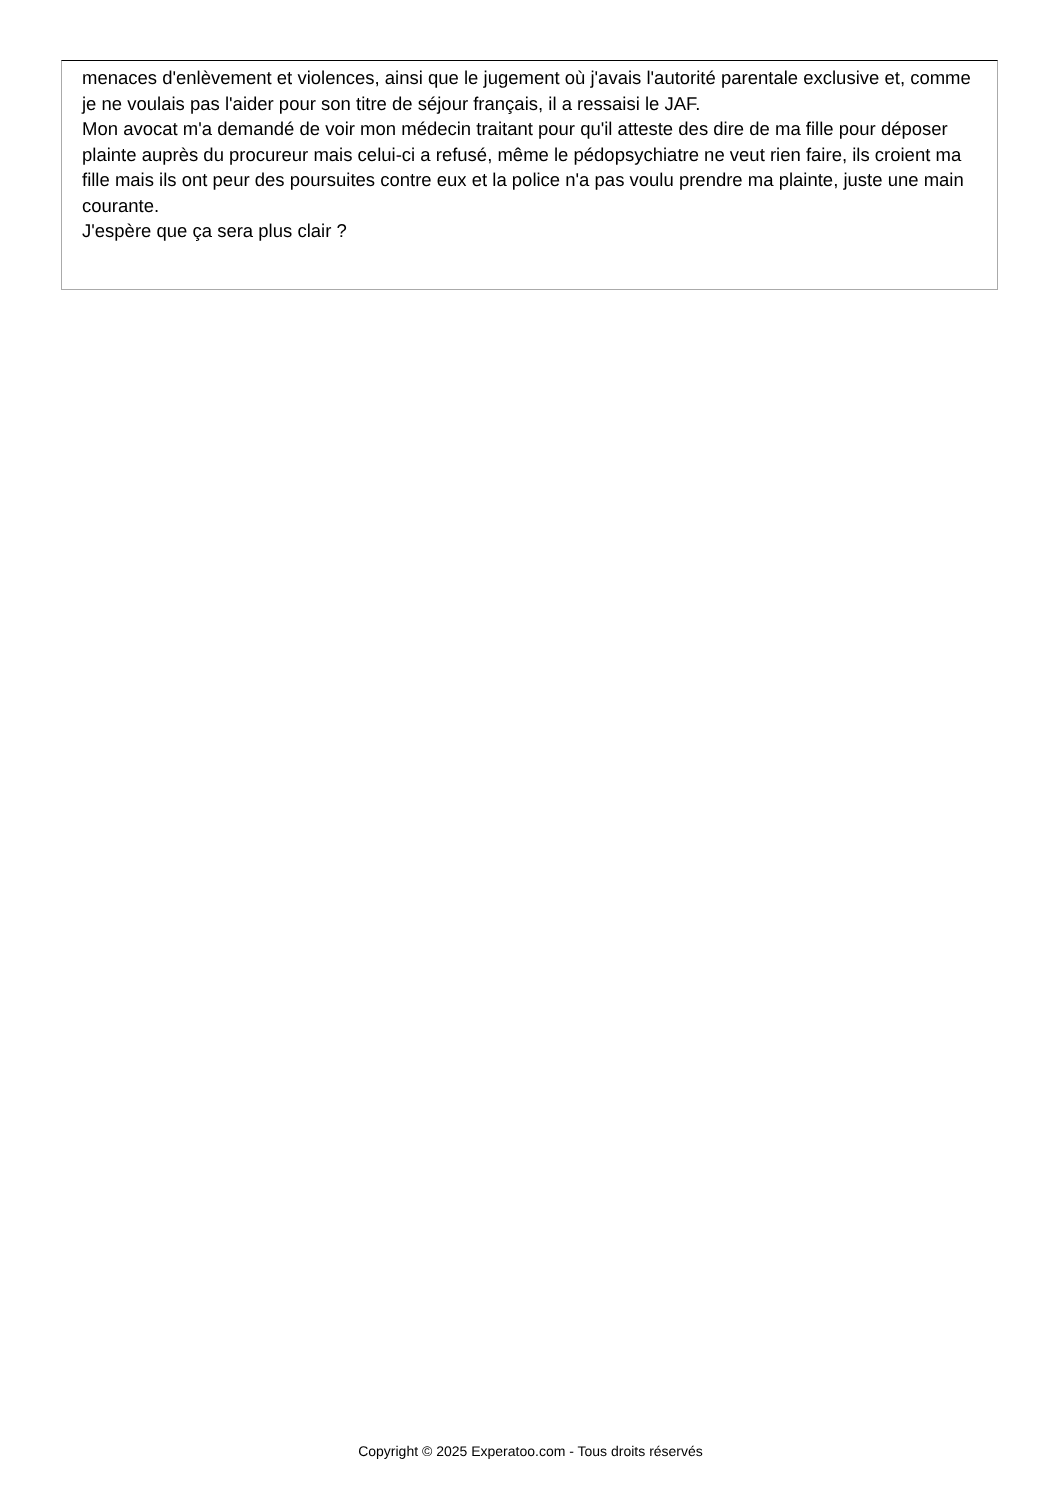menaces d'enlèvement et violences, ainsi que le jugement où j'avais l'autorité parentale exclusive et, comme je ne voulais pas l'aider pour son titre de séjour français, il a ressaisi le JAF.
Mon avocat m'a demandé de voir mon médecin traitant pour qu'il atteste des dire de ma fille pour déposer plainte auprès du procureur mais celui-ci a refusé, même le pédopsychiatre ne veut rien faire, ils croient ma fille mais ils ont peur des poursuites contre eux et la police n'a pas voulu prendre ma plainte, juste une main courante.
J'espère que ça sera plus clair ?
Copyright © 2025 Experatoo.com - Tous droits réservés